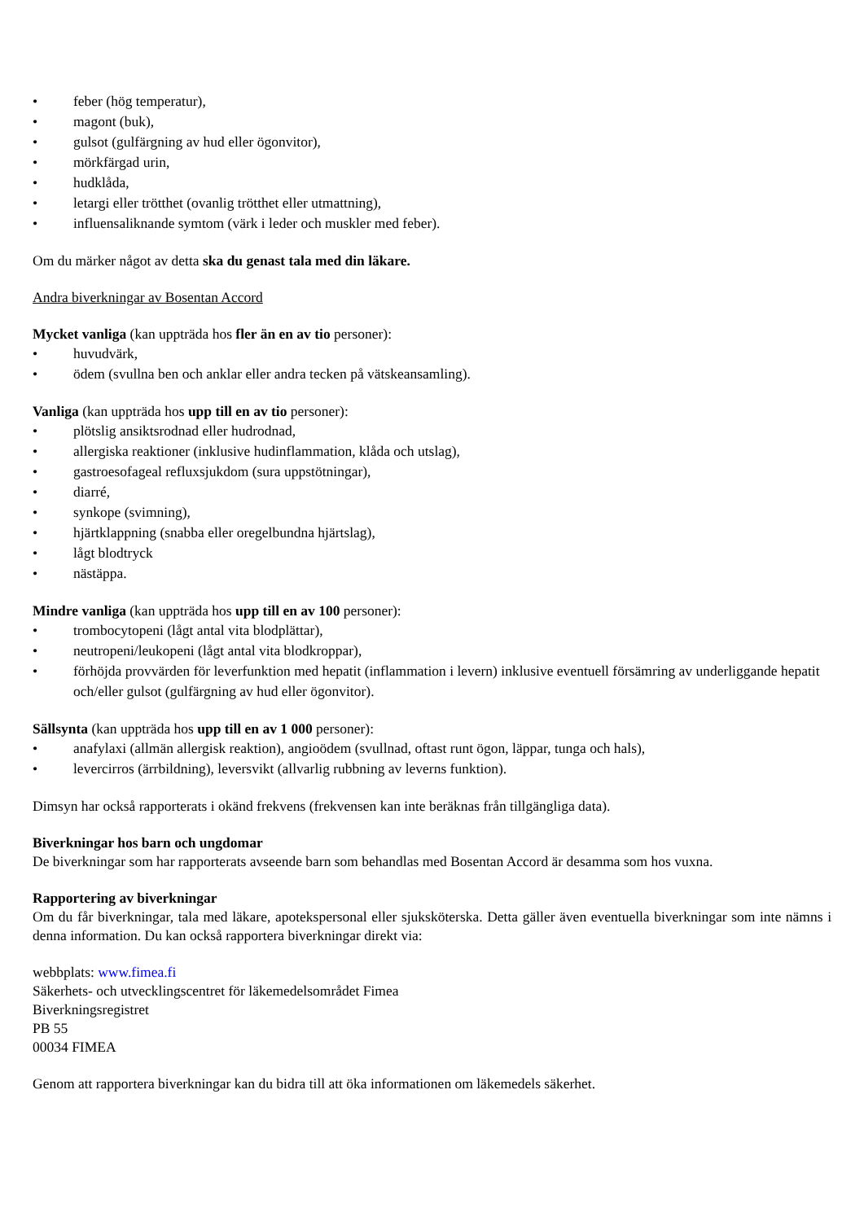• feber (hög temperatur),
• magont (buk),
• gulsot (gulfärgning av hud eller ögonvitor),
• mörkfärgad urin,
• hudklåda,
• letargi eller trötthet (ovanlig trötthet eller utmattning),
• influensaliknande symtom (värk i leder och muskler med feber).
Om du märker något av detta ska du genast tala med din läkare.
Andra biverkningar av Bosentan Accord
Mycket vanliga (kan uppträda hos fler än en av tio personer):
• huvudvärk,
• ödem (svullna ben och anklar eller andra tecken på vätskeansamling).
Vanliga (kan uppträda hos upp till en av tio personer):
• plötslig ansiktsrodnad eller hudrodnad,
• allergiska reaktioner (inklusive hudinflammation, klåda och utslag),
• gastroesofageal refluxsjukdom (sura uppstötningar),
• diarré,
• synkope (svimning),
• hjärtklappning (snabba eller oregelbundna hjärtslag),
• lågt blodtryck
• nästäppa.
Mindre vanliga (kan uppträda hos upp till en av 100 personer):
• trombocytopeni (lågt antal vita blodplättar),
• neutropeni/leukopeni (lågt antal vita blodkroppar),
• förhöjda provvärden för leverfunktion med hepatit (inflammation i levern) inklusive eventuell försämring av underliggande hepatit och/eller gulsot (gulfärgning av hud eller ögonvitor).
Sällsynta (kan uppträda hos upp till en av 1 000 personer):
• anafylaxi (allmän allergisk reaktion), angioödem (svullnad, oftast runt ögon, läppar, tunga och hals),
• levercirros (ärrbildning), leversvikt (allvarlig rubbning av leverns funktion).
Dimsyn har också rapporterats i okänd frekvens (frekvensen kan inte beräknas från tillgängliga data).
Biverkningar hos barn och ungdomar
De biverkningar som har rapporterats avseende barn som behandlas med Bosentan Accord är desamma som hos vuxna.
Rapportering av biverkningar
Om du får biverkningar, tala med läkare, apotekspersonal eller sjuksköterska. Detta gäller även eventuella biverkningar som inte nämns i denna information. Du kan också rapportera biverkningar direkt via:
webbplats: www.fimea.fi
Säkerhets- och utvecklingscentret för läkemedelsområdet Fimea
Biverkningsregistret
PB 55
00034 FIMEA
Genom att rapportera biverkningar kan du bidra till att öka informationen om läkemedels säkerhet.